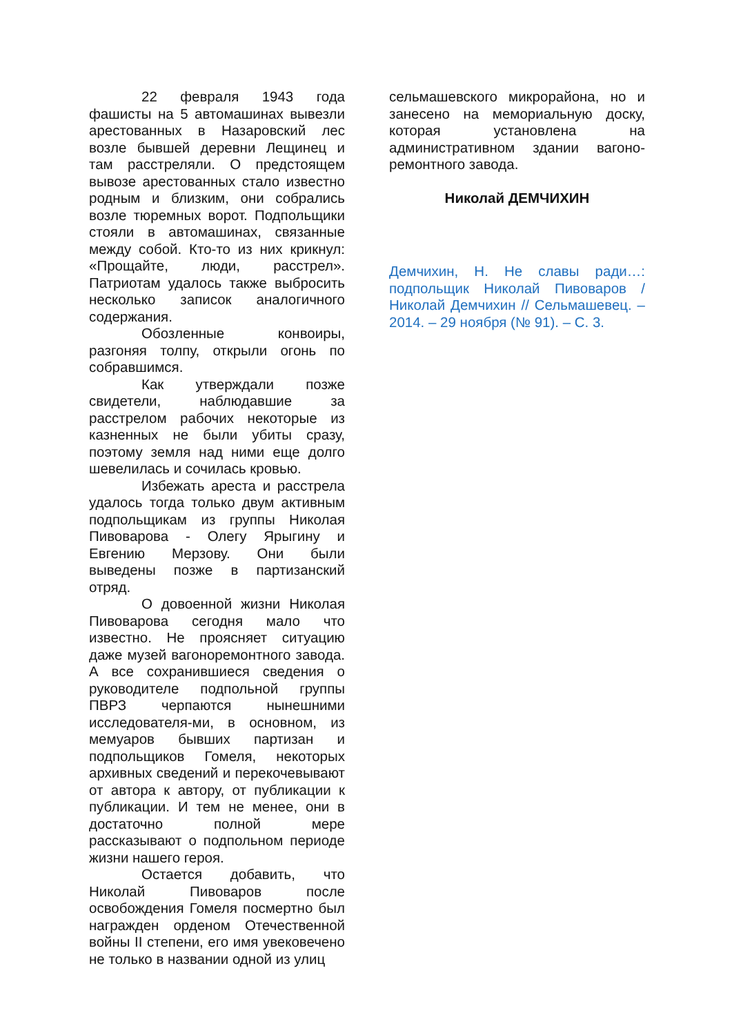22 февраля 1943 года фашисты на 5 автомашинах вывезли арестованных в Назаровский лес возле бывшей деревни Лещинец и там расстреляли. О предстоящем вывозе арестованных стало известно родным и близким, они собрались возле тюремных ворот. Подпольщики стояли в автомашинах, связанные между собой. Кто-то из них крикнул: «Прощайте, люди, расстрел». Патриотам удалось также выбросить несколько записок аналогичного содержания.
Обозленные конвоиры, разгоняя толпу, открыли огонь по собравшимся.
Как утверждали позже свидетели, наблюдавшие за расстрелом рабочих некоторые из казненных не были убиты сразу, поэтому земля над ними еще долго шевелилась и сочилась кровью.
Избежать ареста и расстрела удалось тогда только двум активным подпольщикам из группы Николая Пивоварова - Олегу Ярыгину и Евгению Мерзову. Они были выведены позже в партизанский отряд.
О довоенной жизни Николая Пивоварова сегодня мало что известно. Не проясняет ситуацию даже музей вагоноремонтного завода. А все сохранившиеся сведения о руководителе подпольной группы ПВРЗ черпаются нынешними исследователя-ми, в основном, из мемуаров бывших партизан и подпольщиков Гомеля, некоторых архивных сведений и перекочевывают от автора к автору, от публикации к публикации. И тем не менее, они в достаточно полной мере рассказывают о подпольном периоде жизни нашего героя.
Остается добавить, что Николай Пивоваров после освобождения Гомеля посмертно был награжден орденом Отечественной войны II степени, его имя увековечено не только в названии одной из улиц
сельмашевского микрорайона, но и занесено на мемориальную доску, которая установлена на административном здании вагоно-ремонтного завода.
Николай ДЕМЧИХИН
Демчихин, Н. Не славы ради…: подпольщик Николай Пивоваров / Николай Демчихин // Сельмашевец. – 2014. – 29 ноября (№ 91). – С. 3.